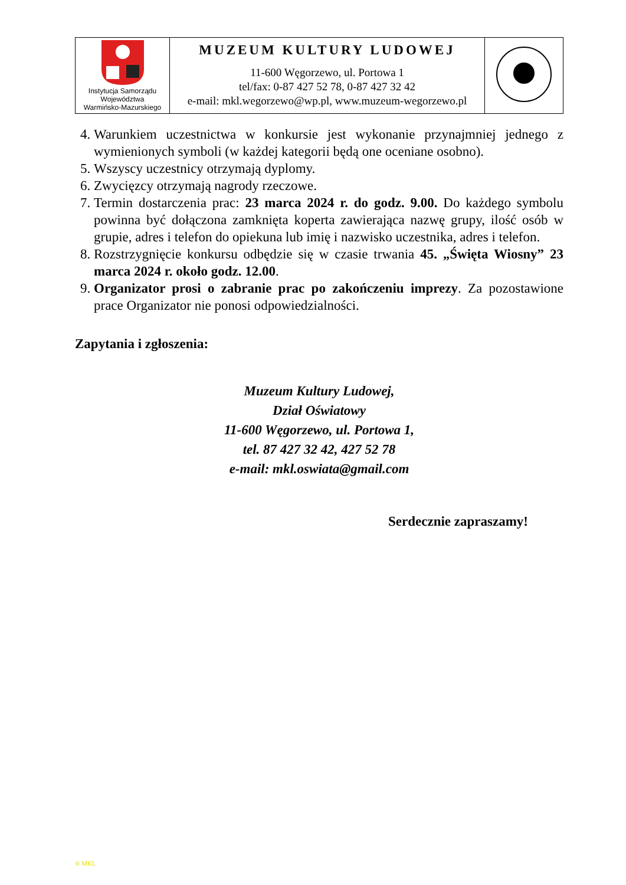| Instytucja Samorządu Województwa Warmińsko-Mazurskiego | MUZEUM KULTURY LUDOWEJ 11-600 Węgorzewo, ul. Portowa 1 tel/fax: 0-87 427 52 78, 0-87 427 32 42 e-mail: mkl.wegorzewo@wp.pl, www.muzeum-wegorzewo.pl | |
4. Warunkiem uczestnictwa w konkursie jest wykonanie przynajmniej jednego z wymienionych symboli (w każdej kategorii będą one oceniane osobno).
5. Wszyscy uczestnicy otrzymają dyplomy.
6. Zwycięzcy otrzymają nagrody rzeczowe.
7. Termin dostarczenia prac: 23 marca 2024 r. do godz. 9.00. Do każdego symbolu powinna być dołączona zamknięta koperta zawierająca nazwę grupy, ilość osób w grupie, adres i telefon do opiekuna lub imię i nazwisko uczestnika, adres i telefon.
8. Rozstrzygnięcie konkursu odbędzie się w czasie trwania 45. „Święta Wiosny” 23 marca 2024 r. około godz. 12.00.
9. Organizator prosi o zabranie prac po zakończeniu imprezy. Za pozostawione prace Organizator nie ponosi odpowiedzialności.
Zapytania i zgłoszenia:
Muzeum Kultury Ludowej,
Dział Oświatowy
11-600 Węgorzewo, ul. Portowa 1,
tel. 87 427 32 42, 427 52 78
e-mail: mkl.oswiata@gmail.com
Serdecznie zapraszamy!
® MKL